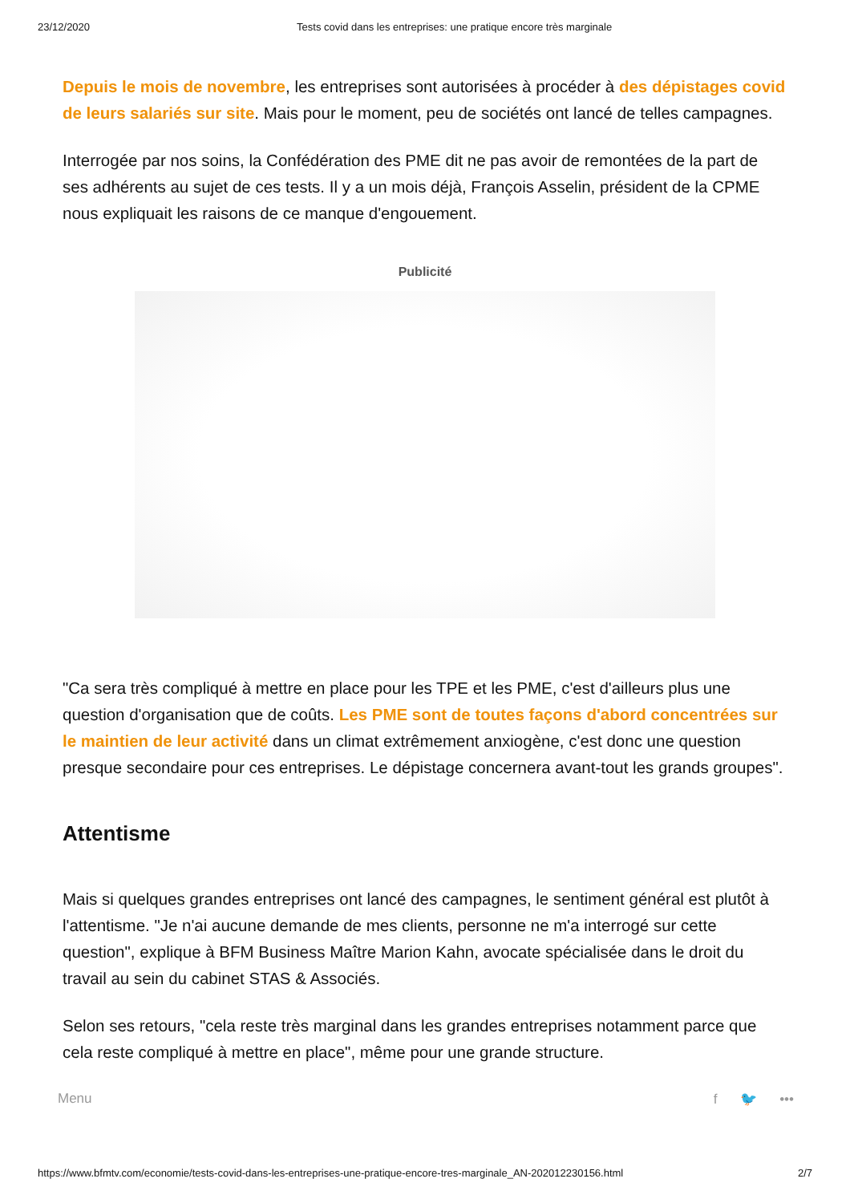23/12/2020 Tests covid dans les entreprises: une pratique encore très marginale
Depuis le mois de novembre, les entreprises sont autorisées à procéder à des dépistages covid de leurs salariés sur site. Mais pour le moment, peu de sociétés ont lancé de telles campagnes.
Interrogée par nos soins, la Confédération des PME dit ne pas avoir de remontées de la part de ses adhérents au sujet de ces tests. Il y a un mois déjà, François Asselin, président de la CPME nous expliquait les raisons de ce manque d'engouement.
Publicité
"Ca sera très compliqué à mettre en place pour les TPE et les PME, c'est d'ailleurs plus une question d'organisation que de coûts. Les PME sont de toutes façons d'abord concentrées sur le maintien de leur activité dans un climat extrêmement anxiogène, c'est donc une question presque secondaire pour ces entreprises. Le dépistage concernera avant-tout les grands groupes".
Attentisme
Mais si quelques grandes entreprises ont lancé des campagnes, le sentiment général est plutôt à l'attentisme. "Je n'ai aucune demande de mes clients, personne ne m'a interrogé sur cette question", explique à BFM Business Maître Marion Kahn, avocate spécialisée dans le droit du travail au sein du cabinet STAS & Associés.
Selon ses retours, "cela reste très marginal dans les grandes entreprises notamment parce que cela reste compliqué à mettre en place", même pour une grande structure.
Menu f 🐦 •••
https://www.bfmtv.com/economie/tests-covid-dans-les-entreprises-une-pratique-encore-tres-marginale_AN-202012230156.html 2/7